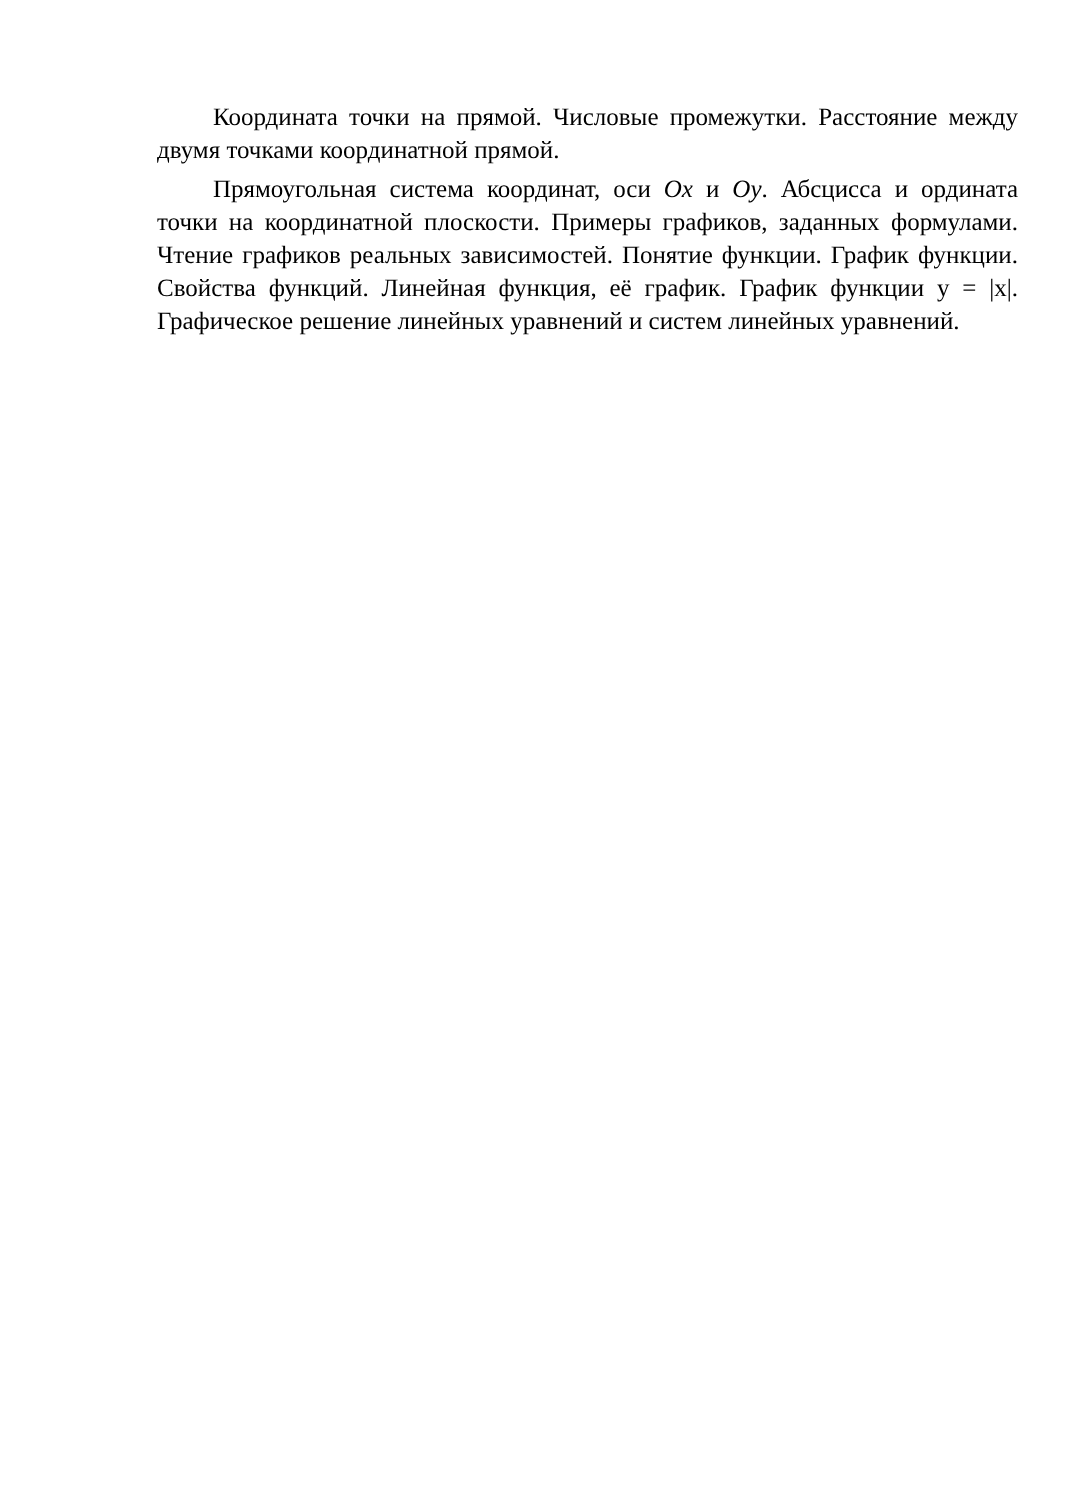Координата точки на прямой. Числовые промежутки. Расстояние между двумя точками координатной прямой.
Прямоугольная система координат, оси Ox и Oy. Абсцисса и ордината точки на координатной плоскости. Примеры графиков, заданных формулами. Чтение графиков реальных зависимостей. Понятие функции. График функции. Свойства функций. Линейная функция, её график. График функции y = |x|. Графическое решение линейных уравнений и систем линейных уравнений.